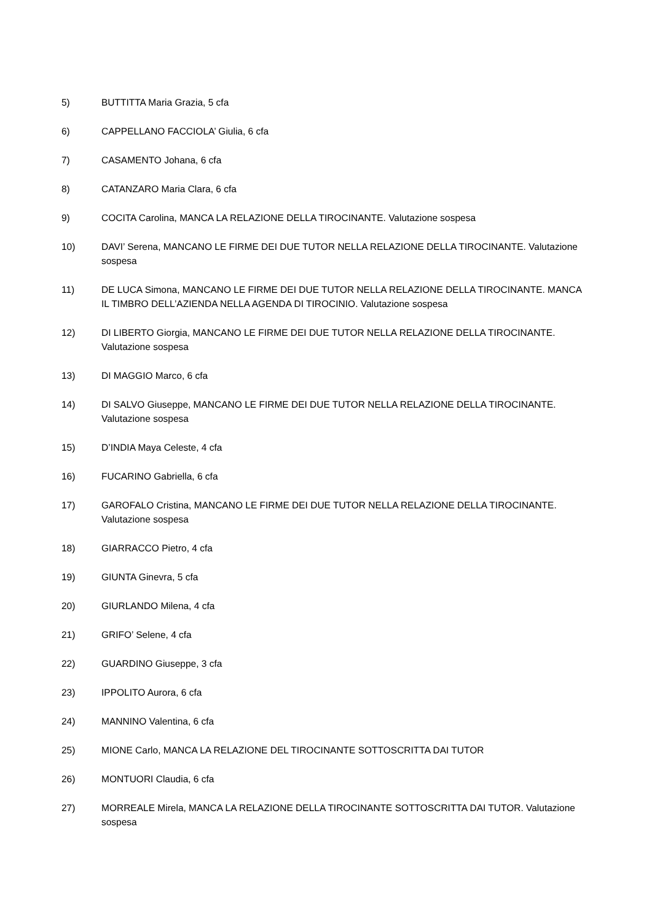5) BUTTITTA Maria Grazia, 5 cfa
6) CAPPELLANO FACCIOLA’ Giulia, 6 cfa
7) CASAMENTO Johana, 6 cfa
8) CATANZARO Maria Clara, 6 cfa
9) COCITA Carolina, MANCA LA RELAZIONE DELLA TIROCINANTE. Valutazione sospesa
10) DAVI’ Serena, MANCANO LE FIRME DEI DUE TUTOR NELLA RELAZIONE DELLA TIROCINANTE. Valutazione sospesa
11) DE LUCA Simona, MANCANO LE FIRME DEI DUE TUTOR NELLA RELAZIONE DELLA TIROCINANTE. MANCA IL TIMBRO DELL’AZIENDA NELLA AGENDA DI TIROCINIO. Valutazione sospesa
12) DI LIBERTO Giorgia, MANCANO LE FIRME DEI DUE TUTOR NELLA RELAZIONE DELLA TIROCINANTE. Valutazione sospesa
13) DI MAGGIO Marco, 6 cfa
14) DI SALVO Giuseppe, MANCANO LE FIRME DEI DUE TUTOR NELLA RELAZIONE DELLA TIROCINANTE. Valutazione sospesa
15) D’INDIA Maya Celeste, 4 cfa
16) FUCARINO Gabriella, 6 cfa
17) GAROFALO Cristina, MANCANO LE FIRME DEI DUE TUTOR NELLA RELAZIONE DELLA TIROCINANTE. Valutazione sospesa
18) GIARRACCO Pietro, 4 cfa
19) GIUNTA Ginevra, 5 cfa
20) GIURLANDO Milena, 4 cfa
21) GRIFO’ Selene, 4 cfa
22) GUARDINO Giuseppe, 3 cfa
23) IPPOLITO Aurora, 6 cfa
24) MANNINO Valentina, 6 cfa
25) MIONE Carlo, MANCA LA RELAZIONE DEL TIROCINANTE SOTTOSCRITTA DAI TUTOR
26) MONTUORI Claudia, 6 cfa
27) MORREALE Mirela, MANCA LA RELAZIONE DELLA TIROCINANTE SOTTOSCRITTA DAI TUTOR. Valutazione sospesa